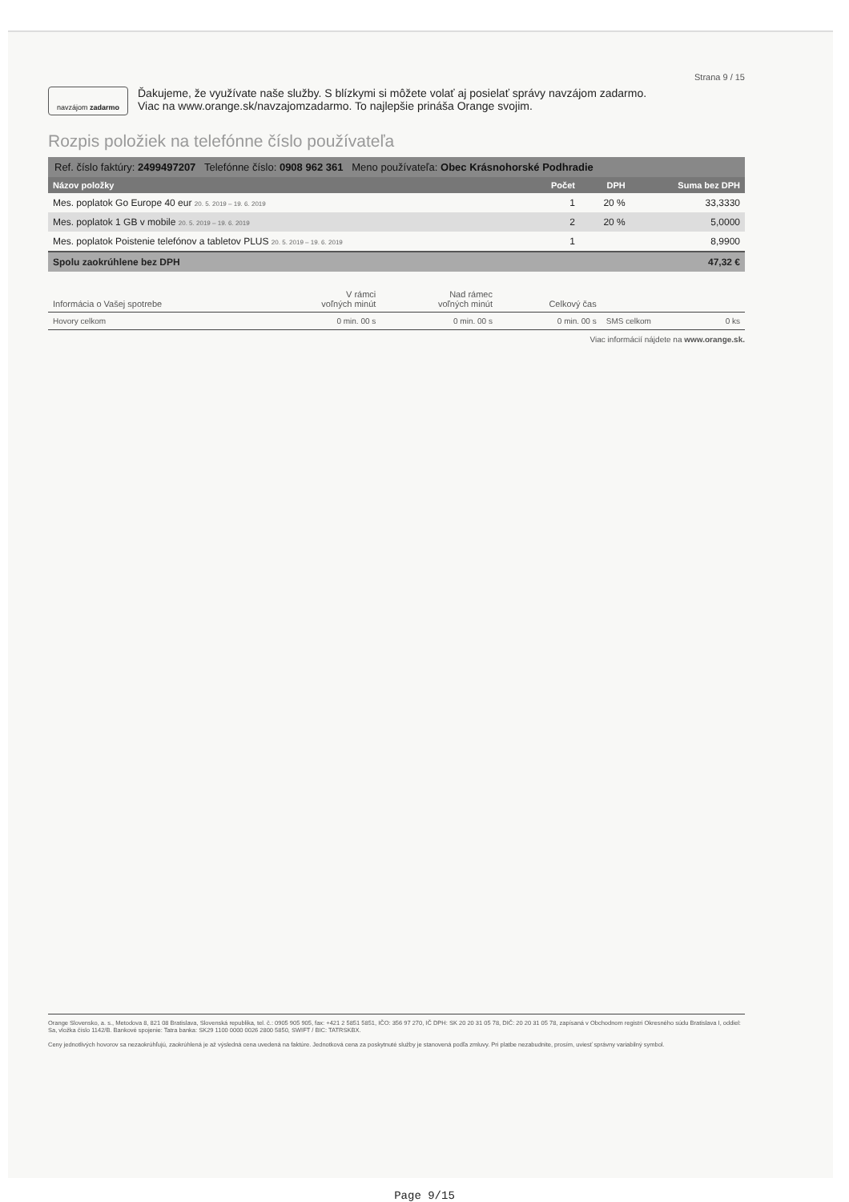Strana 9 / 15
navzájom zadarmo
Ďakujeme, že využívate naše služby. S blízkymi si môžete volať aj posielať správy navzájom zadarmo.
Viac na www.orange.sk/navzajomzadarmo. To najlepšie prináša Orange svojim.
Rozpis položiek na telefónne číslo používateľa
| Ref. číslo faktúry: 2499497207 Telefónne číslo: 0908 962 361 Meno používateľa: Obec Krásnohorské Podhradie | | | |
| Názov položky | Počet | DPH | Suma bez DPH |
| Mes. poplatok Go Europe 40 eur 20. 5. 2019 – 19. 6. 2019 | 1 | 20 % | 33,3330 |
| Mes. poplatok 1 GB v mobile 20. 5. 2019 – 19. 6. 2019 | 2 | 20 % | 5,0000 |
| Mes. poplatok Poistenie telefónov a tabletov PLUS 20. 5. 2019 – 19. 6. 2019 | 1 | | 8,9900 |
| Spolu zaokrúhlene bez DPH | | | 47,32 € |
| Informácia o Vašej spotrebe | V rámci voľných minút | Nad rámec voľných minút | Celkový čas | | |
| --- | --- | --- | --- | --- | --- |
| Hovory celkom | 0 min. 00 s | 0 min. 00 s | 0 min. 00 s | SMS celkom | 0 ks |
Viac informácií nájdete na www.orange.sk.
Orange Slovensko, a. s., Metodova 8, 821 08 Bratislava, Slovenská republika, tel. č.: 0905 905 905, fax: +421 2 5851 5851, IČO: 356 97 270, IČ DPH: SK 20 20 31 05 78, DIČ: 20 20 31 05 78, zapísaná v Obchodnom registri Okresného súdu Bratislava I, oddiel: Sa, vložka číslo 1142/B. Bankové spojenie: Tatra banka: SK29 1100 0000 0026 2800 5850, SWIFT / BIC: TATRSKBX.
Ceny jednotlivých hovorov sa nezaokrúhľujú, zaokrúhlená je až výsledná cena uvedená na faktúre. Jednotková cena za poskytnuté služby je stanovená podľa zmluvy. Pri platbe nezabudnite, prosím, uviesť správny variabilný symbol.
Page 9/15